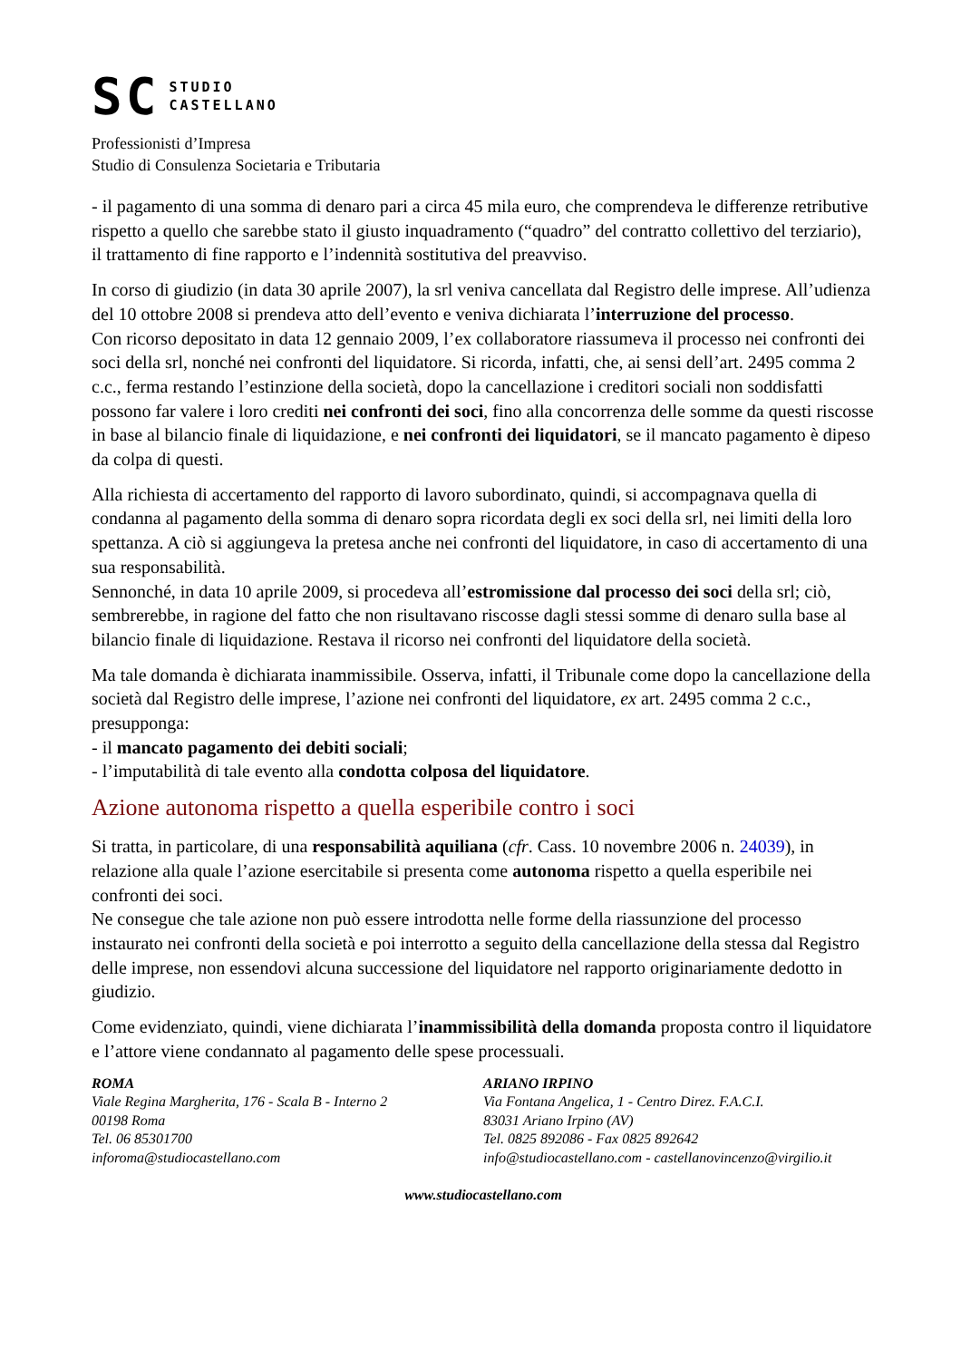SC
STUDIO
CASTELLANO
Professionisti d’Impresa
Studio di Consulenza Societaria e Tributaria
- il pagamento di una somma di denaro pari a circa 45 mila euro, che comprendeva le differenze retributive rispetto a quello che sarebbe stato il giusto inquadramento (“quadro” del contratto collettivo del terziario), il trattamento di fine rapporto e l’indennità sostitutiva del preavviso.
In corso di giudizio (in data 30 aprile 2007), la srl veniva cancellata dal Registro delle imprese. All’udienza del 10 ottobre 2008 si prendeva atto dell’evento e veniva dichiarata l’interruzione del processo.
Con ricorso depositato in data 12 gennaio 2009, l’ex collaboratore riassumeva il processo nei confronti dei soci della srl, nonché nei confronti del liquidatore. Si ricorda, infatti, che, ai sensi dell’art. 2495 comma 2 c.c., ferma restando l’estinzione della società, dopo la cancellazione i creditori sociali non soddisfatti possono far valere i loro crediti nei confronti dei soci, fino alla concorrenza delle somme da questi riscosse in base al bilancio finale di liquidazione, e nei confronti dei liquidatori, se il mancato pagamento è dipeso da colpa di questi.
Alla richiesta di accertamento del rapporto di lavoro subordinato, quindi, si accompagnava quella di condanna al pagamento della somma di denaro sopra ricordata degli ex soci della srl, nei limiti della loro spettanza. A ciò si aggiungeva la pretesa anche nei confronti del liquidatore, in caso di accertamento di una sua responsabilità.
Sennonché, in data 10 aprile 2009, si procedeva all’estromissione dal processo dei soci della srl; ciò, sembrerebbe, in ragione del fatto che non risultavano riscosse dagli stessi somme di denaro sulla base al bilancio finale di liquidazione. Restava il ricorso nei confronti del liquidatore della società.
Ma tale domanda è dichiarata inammissibile. Osserva, infatti, il Tribunale come dopo la cancellazione della società dal Registro delle imprese, l’azione nei confronti del liquidatore, ex art. 2495 comma 2 c.c., presupponga:
- il mancato pagamento dei debiti sociali;
- l’imputabilità di tale evento alla condotta colposa del liquidatore.
Azione autonoma rispetto a quella esperibile contro i soci
Si tratta, in particolare, di una responsabilità aquiliana (cfr. Cass. 10 novembre 2006 n. 24039), in relazione alla quale l’azione esercitabile si presenta come autonoma rispetto a quella esperibile nei confronti dei soci.
Ne consegue che tale azione non può essere introdotta nelle forme della riassunzione del processo instaurato nei confronti della società e poi interrotto a seguito della cancellazione della stessa dal Registro delle imprese, non essendovi alcuna successione del liquidatore nel rapporto originariamente dedotto in giudizio.
Come evidenziato, quindi, viene dichiarata l’inammissibilità della domanda proposta contro il liquidatore e l’attore viene condannato al pagamento delle spese processuali.
ROMA
Viale Regina Margherita, 176 - Scala B - Interno 2
00198 Roma
Tel. 06 85301700
inforoma@studiocastellano.com
ARIANO IRPINO
Via Fontana Angelica, 1 - Centro Direz. F.A.C.I.
83031 Ariano Irpino (AV)
Tel. 0825 892086 - Fax 0825 892642
info@studiocastellano.com - castellanovincenzo@virgilio.it
www.studiocastellano.com